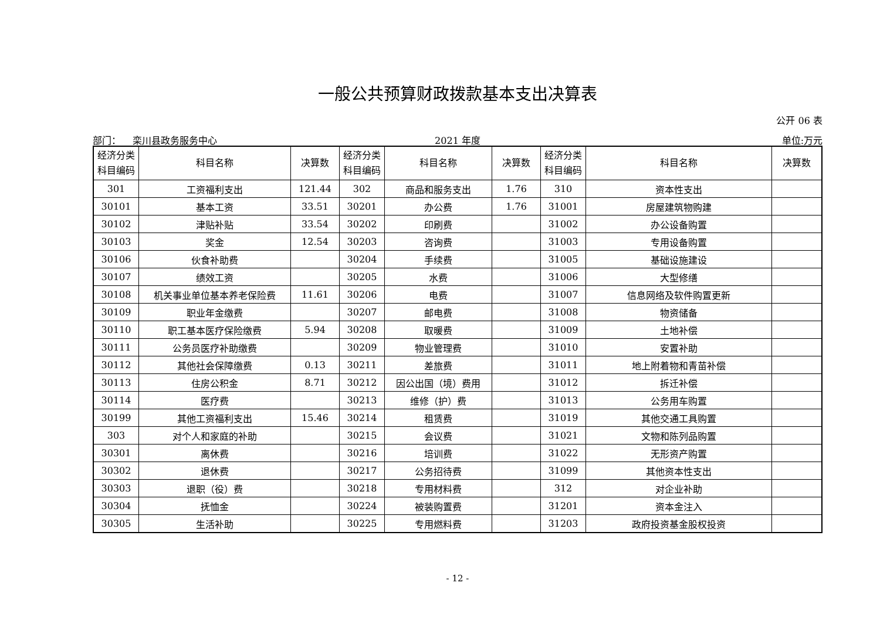一般公共预算财政拨款基本支出决算表
公开 06 表
部门： 栾川县政务服务中心 2021 年度 单位:万元
| 经济分类 科目编码 | 科目名称 | 决算数 | 经济分类 科目编码 | 科目名称 | 决算数 | 经济分类 科目编码 | 科目名称 | 决算数 |
| --- | --- | --- | --- | --- | --- | --- | --- | --- |
| 301 | 工资福利支出 | 121.44 | 302 | 商品和服务支出 | 1.76 | 310 | 资本性支出 | |
| 30101 | 基本工资 | 33.51 | 30201 | 办公费 | 1.76 | 31001 | 房屋建筑物购建 | |
| 30102 | 津贴补贴 | 33.54 | 30202 | 印刷费 | | 31002 | 办公设备购置 | |
| 30103 | 奖金 | 12.54 | 30203 | 咨询费 | | 31003 | 专用设备购置 | |
| 30106 | 伙食补助费 | | 30204 | 手续费 | | 31005 | 基础设施建设 | |
| 30107 | 绩效工资 | | 30205 | 水费 | | 31006 | 大型修缮 | |
| 30108 | 机关事业单位基本养老保险费 | 11.61 | 30206 | 电费 | | 31007 | 信息网络及软件购置更新 | |
| 30109 | 职业年金缴费 | | 30207 | 邮电费 | | 31008 | 物资储备 | |
| 30110 | 职工基本医疗保险缴费 | 5.94 | 30208 | 取暖费 | | 31009 | 土地补偿 | |
| 30111 | 公务员医疗补助缴费 | | 30209 | 物业管理费 | | 31010 | 安置补助 | |
| 30112 | 其他社会保障缴费 | 0.13 | 30211 | 差旅费 | | 31011 | 地上附着物和青苗补偿 | |
| 30113 | 住房公积金 | 8.71 | 30212 | 因公出国（境）费用 | | 31012 | 拆迁补偿 | |
| 30114 | 医疗费 | | 30213 | 维修（护）费 | | 31013 | 公务用车购置 | |
| 30199 | 其他工资福利支出 | 15.46 | 30214 | 租赁费 | | 31019 | 其他交通工具购置 | |
| 303 | 对个人和家庭的补助 | | 30215 | 会议费 | | 31021 | 文物和陈列品购置 | |
| 30301 | 离休费 | | 30216 | 培训费 | | 31022 | 无形资产购置 | |
| 30302 | 退休费 | | 30217 | 公务招待费 | | 31099 | 其他资本性支出 | |
| 30303 | 退职（役）费 | | 30218 | 专用材料费 | | 312 | 对企业补助 | |
| 30304 | 抚恤金 | | 30224 | 被装购置费 | | 31201 | 资本金注入 | |
| 30305 | 生活补助 | | 30225 | 专用燃料费 | | 31203 | 政府投资基金股权投资 | |
- 12 -